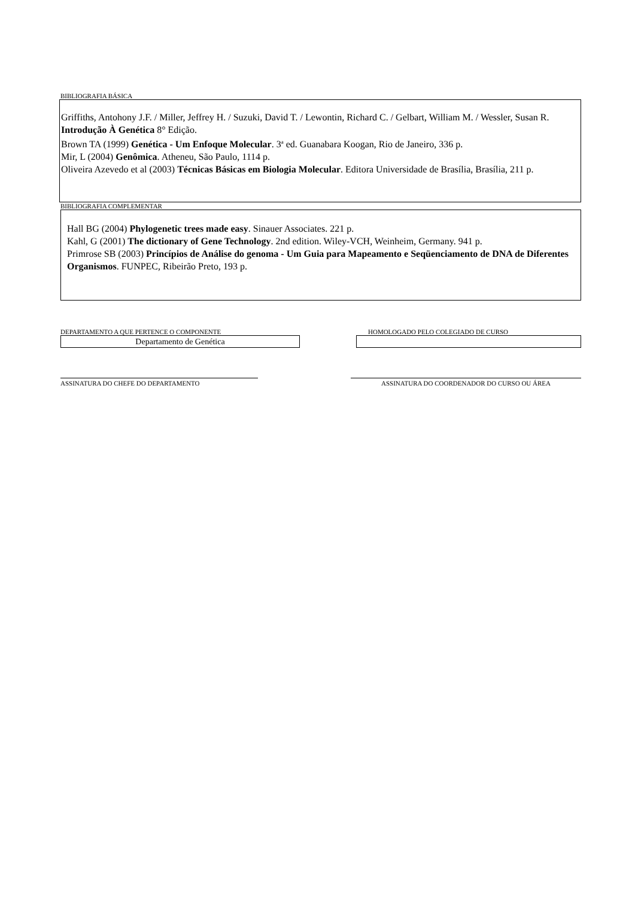BIBLIOGRAFIA BÁSICA
Griffiths, Antohony J.F. / Miller, Jeffrey H. / Suzuki, David T. / Lewontin, Richard C. / Gelbart, William M. / Wessler, Susan R. Introdução À Genética 8° Edição.
Brown TA (1999) Genética - Um Enfoque Molecular. 3<sup>a</sup> ed. Guanabara Koogan, Rio de Janeiro, 336 p.
Mir, L (2004) Genômica. Atheneu, São Paulo, 1114 p.
Oliveira Azevedo et al (2003) Técnicas Básicas em Biologia Molecular. Editora Universidade de Brasília, Brasília, 211 p.
BIBLIOGRAFIA COMPLEMENTAR
Hall BG (2004) Phylogenetic trees made easy. Sinauer Associates. 221 p.
Kahl, G (2001) The dictionary of Gene Technology. 2nd edition. Wiley-VCH, Weinheim, Germany. 941 p.
Primrose SB (2003) Princípios de Análise do genoma - Um Guia para Mapeamento e Seqüenciamento de DNA de Diferentes Organismos. FUNPEC, Ribeirão Preto, 193 p.
DEPARTAMENTO A QUE PERTENCE O COMPONENTE
Departamento de Genética
HOMOLOGADO PELO COLEGIADO DE CURSO
ASSINATURA DO CHEFE DO DEPARTAMENTO ASSINATURA DO COORDENADOR DO CURSO OU ÁREA